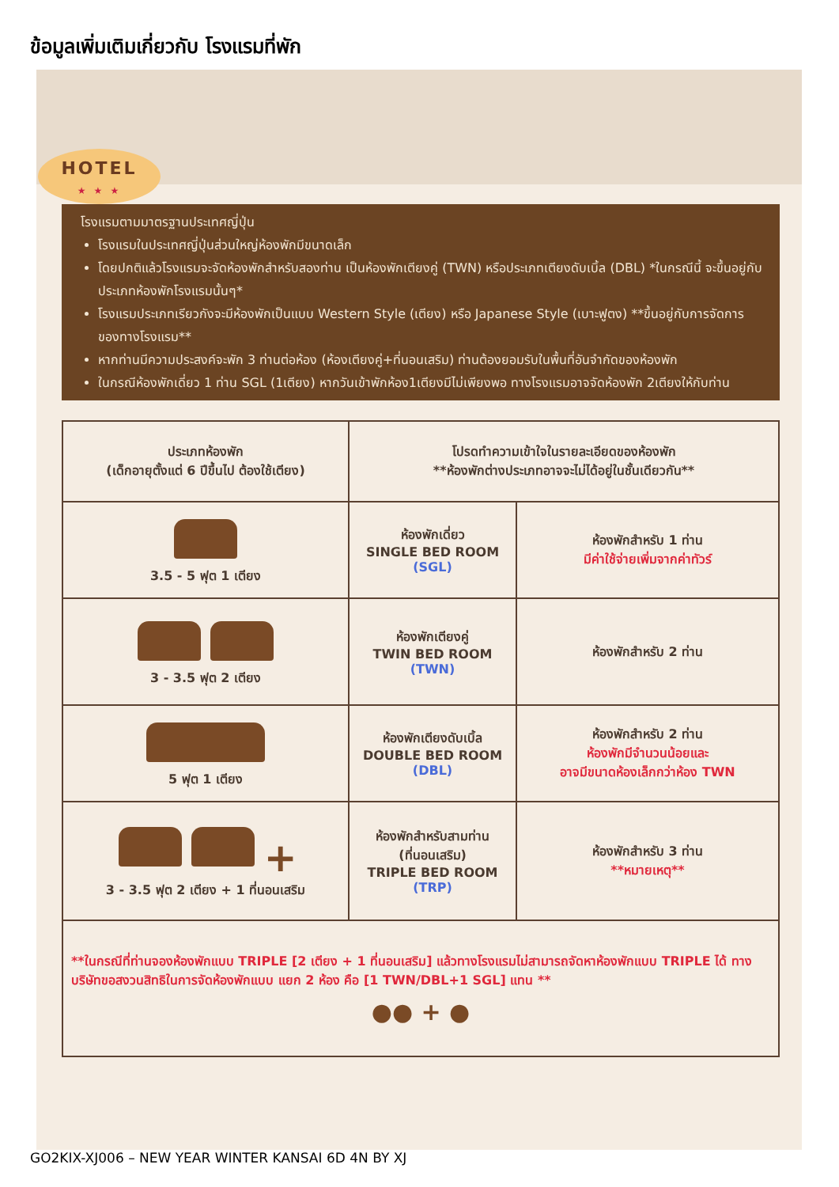ข้อมูลเพิ่มเติมเกี่ยวกับ โรงแรมที่พัก
HOTEL
★ ★ ★
โรงแรมตามมาตรฐานประเทศญี่ปุ่น
โรงแรมในประเทศญี่ปุ่นส่วนใหญ่ห้องพักมีขนาดเล็ก
โดยปกติแล้วโรงแรมจะจัดห้องพักสำหรับสองท่าน เป็นห้องพักเตียงคู่ (TWN) หรือประเภทเตียงดับเบิ้ล (DBL) *ในกรณีนี้ จะขึ้นอยู่กับประเภทห้องพักโรงแรมนั้นๆ*
โรงแรมประเภทเรียวกังจะมีห้องพักเป็นแบบ Western Style (เตียง) หรือ Japanese Style (เบาะฟูตง) **ขึ้นอยู่กับการจัดการของทางโรงแรม**
หากท่านมีความประสงค์จะพัก 3 ท่านต่อห้อง (ห้องเตียงคู่+ที่นอนเสริม) ท่านต้องยอมรับในพื้นที่อันจำกัดของห้องพัก
ในกรณีห้องพักเดี่ยว 1 ท่าน SGL (1เตียง) หากวันเข้าพักห้อง1เตียงมีไม่เพียงพอ ทางโรงแรมอาจจัดห้องพัก 2เตียงให้กับท่าน
| ประเภทห้องพัก (เด็กอายุตั้งแต่ 6 ปีขึ้นไป ต้องใช้เตียง) | โปรดทำความเข้าใจในรายละเอียดของห้องพัก **ห้องพักต่างประเภทอาจจะไม่ได้อยู่ในชั้นเดียวกัน** | |
| --- | --- | --- |
| 3.5 - 5 ฟุต 1 เตียง | ห้องพักเดี่ยว SINGLE BED ROOM (SGL) | ห้องพักสำหรับ 1 ท่าน มีค่าใช้จ่ายเพิ่มจากค่าทัวร์ |
| 3 - 3.5 ฟุต 2 เตียง | ห้องพักเตียงคู่ TWIN BED ROOM (TWN) | ห้องพักสำหรับ 2 ท่าน |
| 5 ฟุต 1 เตียง | ห้องพักเตียงดับเบิ้ล DOUBLE BED ROOM (DBL) | ห้องพักสำหรับ 2 ท่าน ห้องพักมีจำนวนน้อยและ อาจมีขนาดห้องเล็กกว่าห้อง TWN |
| + 3 - 3.5 ฟุต 2 เตียง + 1 ที่นอนเสริม | ห้องพักสำหรับสามท่าน (ที่นอนเสริม) TRIPLE BED ROOM (TRP) | ห้องพักสำหรับ 3 ท่าน **หมายเหตุ** |
| **ในกรณีที่ท่านจองห้องพักแบบ TRIPLE [2 เตียง + 1 ที่นอนเสริม] แล้วทางโรงแรมไม่สามารถจัดหาห้องพักแบบ TRIPLE ได้ ทางบริษัทขอสงวนสิทธิในการจัดห้องพักแบบ แยก 2 ห้อง คือ [1 TWN/DBL+1 SGL] แทน ** ●● + ● | | |
GO2KIX-XJ006 – NEW YEAR WINTER KANSAI 6D 4N BY XJ